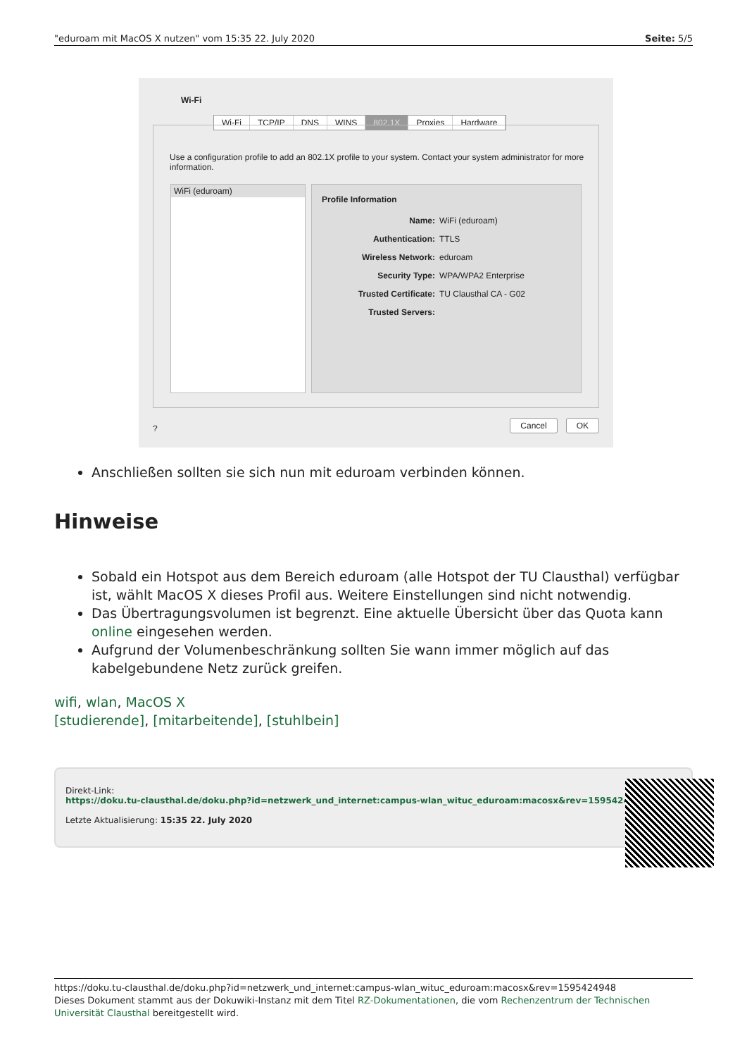"eduroam mit MacOS X nutzen" vom 15:35 22. July 2020 Seite: 5/5
Wi-Fi
Wi-Fi TCP/IP DNS WINS 802.1X Proxies Hardware
Use a configuration profile to add an 802.1X profile to your system. Contact your system administrator for more information.
WiFi (eduroam)
Profile Information
Name: WiFi (eduroam)
Authentication: TTLS
Wireless Network: eduroam
Security Type: WPA/WPA2 Enterprise
Trusted Certificate: TU Clausthal CA - G02
Trusted Servers:
? Cancel OK
Anschließen sollten sie sich nun mit eduroam verbinden können.
Hinweise
Sobald ein Hotspot aus dem Bereich eduroam (alle Hotspot der TU Clausthal) verfügbar ist, wählt MacOS X dieses Profil aus. Weitere Einstellungen sind nicht notwendig.
Das Übertragungsvolumen ist begrenzt. Eine aktuelle Übersicht über das Quota kann online eingesehen werden.
Aufgrund der Volumenbeschränkung sollten Sie wann immer möglich auf das kabelgebundene Netz zurück greifen.
wifi, wlan, MacOS X
[studierende], [mitarbeitende], [stuhlbein]
Direkt-Link:
https://doku.tu-clausthal.de/doku.php?id=netzwerk_und_internet:campus-wlan_wituc_eduroam:macosx&rev=1595424948
Letzte Aktualisierung: 15:35 22. July 2020
https://doku.tu-clausthal.de/doku.php?id=netzwerk_und_internet:campus-wlan_wituc_eduroam:macosx&rev=1595424948
Dieses Dokument stammt aus der Dokuwiki-Instanz mit dem Titel RZ-Dokumentationen, die vom Rechenzentrum der Technischen Universität Clausthal bereitgestellt wird.